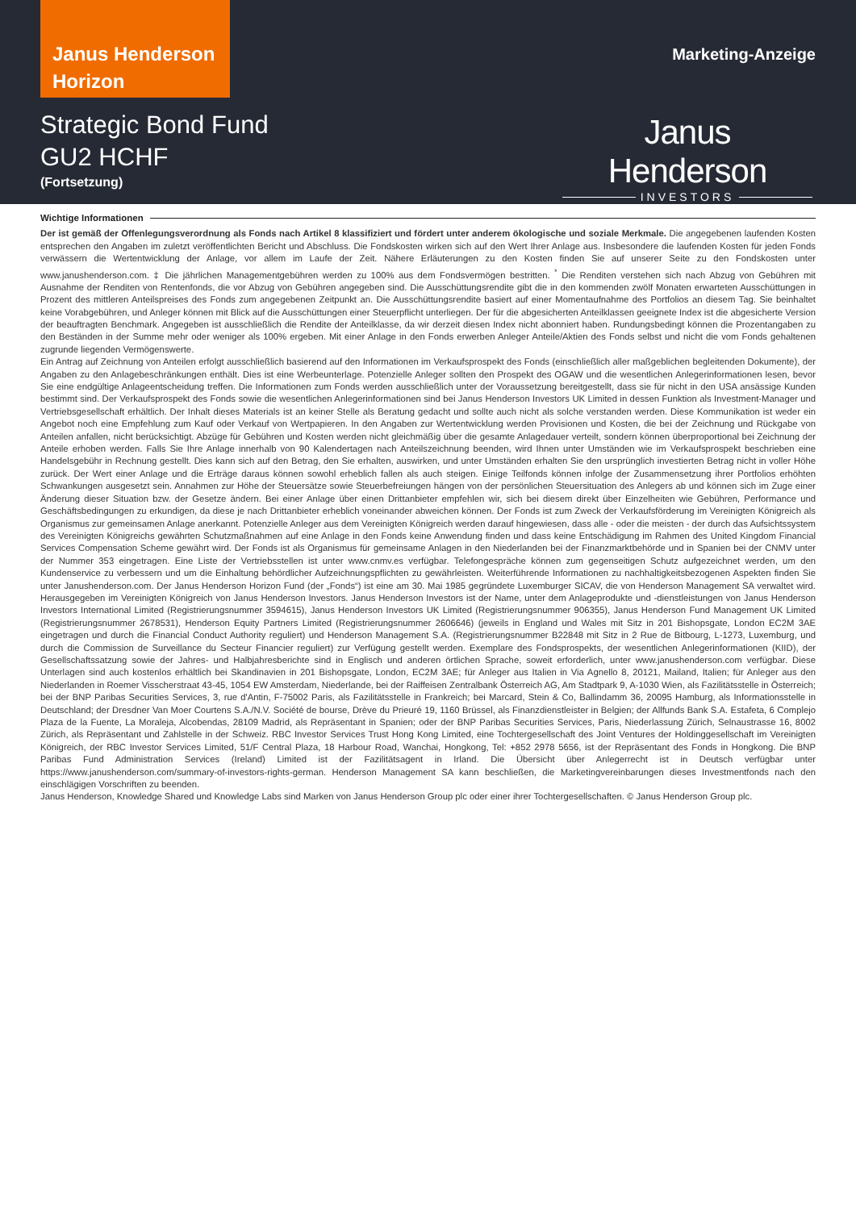Janus Henderson Horizon
Marketing-Anzeige
Strategic Bond Fund
GU2 HCHF
(Fortsetzung)
Janus Henderson
INVESTORS
Wichtige Informationen
Der ist gemäß der Offenlegungsverordnung als Fonds nach Artikel 8 klassifiziert und fördert unter anderem ökologische und soziale Merkmale. Die angegebenen laufenden Kosten entsprechen den Angaben im zuletzt veröffentlichten Bericht und Abschluss. Die Fondskosten wirken sich auf den Wert Ihrer Anlage aus. Insbesondere die laufenden Kosten für jeden Fonds verwässern die Wertentwicklung der Anlage, vor allem im Laufe der Zeit. Nähere Erläuterungen zu den Kosten finden Sie auf unserer Seite zu den Fondskosten unter www.janushenderson.com. ‡ Die jährlichen Managementgebühren werden zu 100% aus dem Fondsvermögen bestritten. <sup>*</sup> Die Renditen verstehen sich nach Abzug von Gebühren mit Ausnahme der Renditen von Rentenfonds, die vor Abzug von Gebühren angegeben sind. Die Ausschüttungsrendite gibt die in den kommenden zwölf Monaten erwarteten Ausschüttungen in Prozent des mittleren Anteilspreises des Fonds zum angegebenen Zeitpunkt an. Die Ausschüttungsrendite basiert auf einer Momentaufnahme des Portfolios an diesem Tag. Sie beinhaltet keine Vorabgebühren, und Anleger können mit Blick auf die Ausschüttungen einer Steuerpflicht unterliegen. Der für die abgesicherten Anteilklassen geeignete Index ist die abgesicherte Version der beauftragten Benchmark. Angegeben ist ausschließlich die Rendite der Anteilklasse, da wir derzeit diesen Index nicht abonniert haben. Rundungsbedingt können die Prozentangaben zu den Beständen in der Summe mehr oder weniger als 100% ergeben. Mit einer Anlage in den Fonds erwerben Anleger Anteile/Aktien des Fonds selbst und nicht die vom Fonds gehaltenen zugrunde liegenden Vermögenswerte.
Ein Antrag auf Zeichnung von Anteilen erfolgt ausschließlich basierend auf den Informationen im Verkaufsprospekt des Fonds (einschließlich aller maßgeblichen begleitenden Dokumente), der Angaben zu den Anlagebeschränkungen enthält. Dies ist eine Werbeunterlage. Potenzielle Anleger sollten den Prospekt des OGAW und die wesentlichen Anlegerinformationen lesen, bevor Sie eine endgültige Anlageentscheidung treffen. Die Informationen zum Fonds werden ausschließlich unter der Voraussetzung bereitgestellt, dass sie für nicht in den USA ansässige Kunden bestimmt sind. Der Verkaufsprospekt des Fonds sowie die wesentlichen Anlegerinformationen sind bei Janus Henderson Investors UK Limited in dessen Funktion als Investment-Manager und Vertriebsgesellschaft erhältlich. Der Inhalt dieses Materials ist an keiner Stelle als Beratung gedacht und sollte auch nicht als solche verstanden werden. Diese Kommunikation ist weder ein Angebot noch eine Empfehlung zum Kauf oder Verkauf von Wertpapieren. In den Angaben zur Wertentwicklung werden Provisionen und Kosten, die bei der Zeichnung und Rückgabe von Anteilen anfallen, nicht berücksichtigt. Abzüge für Gebühren und Kosten werden nicht gleichmäßig über die gesamte Anlagedauer verteilt, sondern können überproportional bei Zeichnung der Anteile erhoben werden. Falls Sie Ihre Anlage innerhalb von 90 Kalendertagen nach Anteilszeichnung beenden, wird Ihnen unter Umständen wie im Verkaufsprospekt beschrieben eine Handelsgebühr in Rechnung gestellt. Dies kann sich auf den Betrag, den Sie erhalten, auswirken, und unter Umständen erhalten Sie den ursprünglich investierten Betrag nicht in voller Höhe zurück. Der Wert einer Anlage und die Erträge daraus können sowohl erheblich fallen als auch steigen. Einige Teilfonds können infolge der Zusammensetzung ihrer Portfolios erhöhten Schwankungen ausgesetzt sein. Annahmen zur Höhe der Steuersätze sowie Steuerbefreiungen hängen von der persönlichen Steuersituation des Anlegers ab und können sich im Zuge einer Änderung dieser Situation bzw. der Gesetze ändern. Bei einer Anlage über einen Drittanbieter empfehlen wir, sich bei diesem direkt über Einzelheiten wie Gebühren, Performance und Geschäftsbedingungen zu erkundigen, da diese je nach Drittanbieter erheblich voneinander abweichen können. Der Fonds ist zum Zweck der Verkaufsförderung im Vereinigten Königreich als Organismus zur gemeinsamen Anlage anerkannt. Potenzielle Anleger aus dem Vereinigten Königreich werden darauf hingewiesen, dass alle - oder die meisten - der durch das Aufsichtssystem des Vereinigten Königreichs gewährten Schutzmaßnahmen auf eine Anlage in den Fonds keine Anwendung finden und dass keine Entschädigung im Rahmen des United Kingdom Financial Services Compensation Scheme gewährt wird. Der Fonds ist als Organismus für gemeinsame Anlagen in den Niederlanden bei der Finanzmarktbehörde und in Spanien bei der CNMV unter der Nummer 353 eingetragen. Eine Liste der Vertriebsstellen ist unter www.cnmv.es verfügbar. Telefongespräche können zum gegenseitigen Schutz aufgezeichnet werden, um den Kundenservice zu verbessern und um die Einhaltung behördlicher Aufzeichnungspflichten zu gewährleisten. Weiterführende Informationen zu nachhaltigkeitsbezogenen Aspekten finden Sie unter Janushenderson.com. Der Janus Henderson Horizon Fund (der „Fonds“) ist eine am 30. Mai 1985 gegründete Luxemburger SICAV, die von Henderson Management SA verwaltet wird. Herausgegeben im Vereinigten Königreich von Janus Henderson Investors. Janus Henderson Investors ist der Name, unter dem Anlageprodukte und -dienstleistungen von Janus Henderson Investors International Limited (Registrierungsnummer 3594615), Janus Henderson Investors UK Limited (Registrierungsnummer 906355), Janus Henderson Fund Management UK Limited (Registrierungsnummer 2678531), Henderson Equity Partners Limited (Registrierungsnummer 2606646) (jeweils in England und Wales mit Sitz in 201 Bishopsgate, London EC2M 3AE eingetragen und durch die Financial Conduct Authority reguliert) und Henderson Management S.A. (Registrierungsnummer B22848 mit Sitz in 2 Rue de Bitbourg, L-1273, Luxemburg, und durch die Commission de Surveillance du Secteur Financier reguliert) zur Verfügung gestellt werden. Exemplare des Fondsprospekts, der wesentlichen Anlegerinformationen (KIID), der Gesellschaftssatzung sowie der Jahres- und Halbjahresberichte sind in Englisch und anderen örtlichen Sprache, soweit erforderlich, unter www.janushenderson.com verfügbar. Diese Unterlagen sind auch kostenlos erhältlich bei Skandinavien in 201 Bishopsgate, London, EC2M 3AE; für Anleger aus Italien in Via Agnello 8, 20121, Mailand, Italien; für Anleger aus den Niederlanden in Roemer Visscherstraat 43-45, 1054 EW Amsterdam, Niederlande, bei der Raiffeisen Zentralbank Österreich AG, Am Stadtpark 9, A-1030 Wien, als Fazilitätsstelle in Österreich; bei der BNP Paribas Securities Services, 3, rue d'Antin, F-75002 Paris, als Fazilitätsstelle in Frankreich; bei Marcard, Stein & Co, Ballindamm 36, 20095 Hamburg, als Informationsstelle in Deutschland; der Dresdner Van Moer Courtens S.A./N.V. Société de bourse, Drève du Prieuré 19, 1160 Brüssel, als Finanzdienstleister in Belgien; der Allfunds Bank S.A. Estafeta, 6 Complejo Plaza de la Fuente, La Moraleja, Alcobendas, 28109 Madrid, als Repräsentant in Spanien; oder der BNP Paribas Securities Services, Paris, Niederlassung Zürich, Selnaustrasse 16, 8002 Zürich, als Repräsentant und Zahlstelle in der Schweiz. RBC Investor Services Trust Hong Kong Limited, eine Tochtergesellschaft des Joint Ventures der Holdinggesellschaft im Vereinigten Königreich, der RBC Investor Services Limited, 51/F Central Plaza, 18 Harbour Road, Wanchai, Hongkong, Tel: +852 2978 5656, ist der Repräsentant des Fonds in Hongkong. Die BNP Paribas Fund Administration Services (Ireland) Limited ist der Fazilitätsagent in Irland. Die Übersicht über Anlegerrecht ist in Deutsch verfügbar unter https://www.janushenderson.com/summary-of-investors-rights-german. Henderson Management SA kann beschließen, die Marketingvereinbarungen dieses Investmentfonds nach den einschlägigen Vorschriften zu beenden.
Janus Henderson, Knowledge Shared und Knowledge Labs sind Marken von Janus Henderson Group plc oder einer ihrer Tochtergesellschaften. © Janus Henderson Group plc.